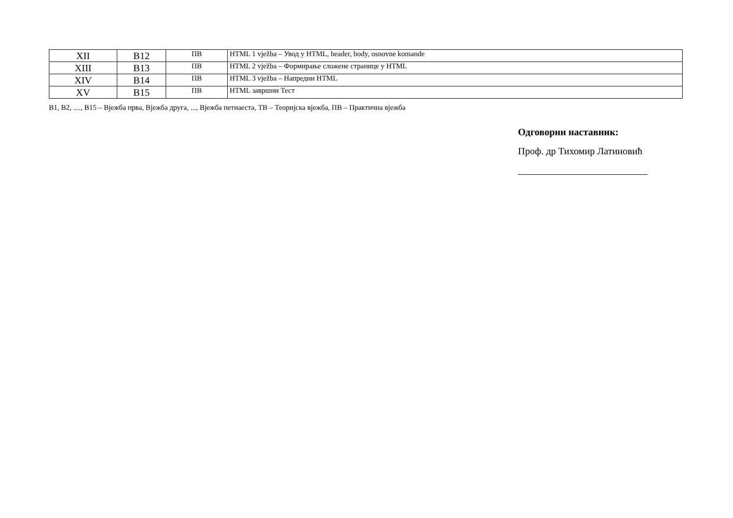| XII | B12 | ПВ | HTML 1 vježba – Увод у HTML, header, body, osnovne komande |
| XIII | B13 | ПВ | HTML 2 vježba – Формирање сложене странице у HTML |
| XIV | B14 | ПВ | HTML 3 vježba – Напредни HTML |
| XV | B15 | ПВ | HTML завршни Тест |
В1, В2, ...., В15 – Вјежба прва, Вјежба друга, ..., Вјежба петнаеста, ТВ – Теоријска вјежба, ПВ – Практична вјежба
Одговорни наставник:
Проф. др Тихомир Латиновић